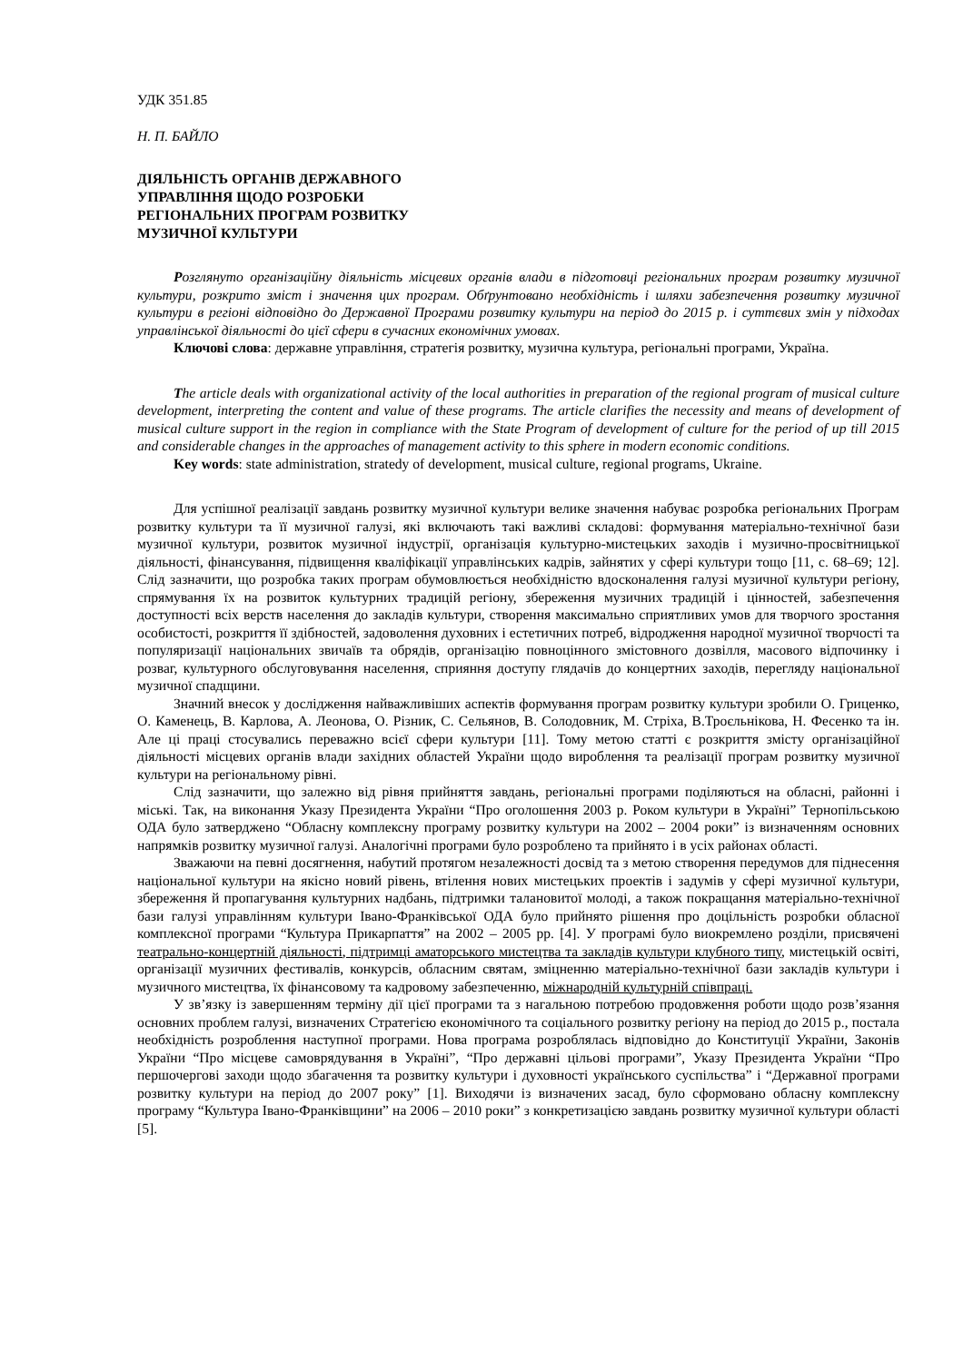УДК 351.85
Н. П. БАЙЛО
ДІЯЛЬНІСТЬ ОРГАНІВ ДЕРЖАВНОГО
УПРАВЛІННЯ ЩОДО РОЗРОБКИ
РЕГІОНАЛЬНИХ ПРОГРАМ РОЗВИТКУ
МУЗИЧНОЇ КУЛЬТУРИ
Розглянуто організаційну діяльність місцевих органів влади в підготовці регіональних програм розвитку музичної культури, розкрито зміст і значення цих програм. Обґрунтовано необхідність і шляхи забезпечення розвитку музичної культури в регіоні відповідно до Державної Програми розвитку культури на період до 2015 р. і суттєвих змін у підходах управлінської діяльності до цієї сфери в сучасних економічних умовах.
Ключові слова: державне управління, стратегія розвитку, музична культура, регіональні програми, Україна.
The article deals with organizational activity of the local authorities in preparation of the regional program of musical culture development, interpreting the content and value of these programs. The article clarifies the necessity and means of development of musical culture support in the region in compliance with the State Program of development of culture for the period of up till 2015 and considerable changes in the approaches of management activity to this sphere in modern economic conditions.
Key words: state administration, stratedy of development, musical culture, regional programs, Ukraine.
Для успішної реалізації завдань розвитку музичної культури велике значення набуває розробка регіональних Програм розвитку культури та її музичної галузі, які включають такі важливі складові: формування матеріально-технічної бази музичної культури, розвиток музичної індустрії, організація культурно-мистецьких заходів і музично-просвітницької діяльності, фінансування, підвищення кваліфікації управлінських кадрів, зайнятих у сфері культури тощо [11, с. 68–69; 12]. Слід зазначити, що розробка таких програм обумовлюється необхідністю вдосконалення галузі музичної культури регіону, спрямування їх на розвиток культурних традицій регіону, збереження музичних традицій і цінностей, забезпечення доступності всіх верств населення до закладів культури, створення максимально сприятливих умов для творчого зростання особистості, розкриття її здібностей, задоволення духовних і естетичних потреб, відродження народної музичної творчості та популяризації національних звичаїв та обрядів, організацію повноцінного змістовного дозвілля, масового відпочинку і розваг, культурного обслуговування населення, сприяння доступу глядачів до концертних заходів, перегляду національної музичної спадщини.
Значний внесок у дослідження найважливіших аспектів формування програм розвитку культури зробили О. Гриценко, О. Каменець, В. Карлова, А. Леонова, О. Різник, С. Сельянов, В. Солодовник, М. Стріха, В.Троєльнікова, Н. Фесенко та ін. Але ці праці стосувались переважно всієї сфери культури [11]. Тому метою статті є розкриття змісту організаційної діяльності місцевих органів влади західних областей України щодо вироблення та реалізації програм розвитку музичної культури на регіональному рівні.
Слід зазначити, що залежно від рівня прийняття завдань, регіональні програми поділяються на обласні, районні і міські. Так, на виконання Указу Президента України “Про оголошення 2003 р. Роком культури в Україні” Тернопільською ОДА було затверджено “Обласну комплексну програму розвитку культури на 2002 – 2004 роки” із визначенням основних напрямків розвитку музичної галузі. Аналогічні програми було розроблено та прийнято і в усіх районах області.
Зважаючи на певні досягнення, набутий протягом незалежності досвід та з метою створення передумов для піднесення національної культури на якісно новий рівень, втілення нових мистецьких проектів і задумів у сфері музичної культури, збереження й пропагування культурних надбань, підтримки талановитої молоді, а також покращання матеріально-технічної бази галузі управлінням культури Івано-Франківської ОДА було прийнято рішення про доцільність розробки обласної комплексної програми “Культура Прикарпаття” на 2002 – 2005 рр. [4]. У програмі було виокремлено розділи, присвячені театрально-концертній діяльності, підтримці аматорського мистецтва та закладів культури клубного типу, мистецькій освіті, організації музичних фестивалів, конкурсів, обласним святам, зміцненню матеріально-технічної бази закладів культури і музичного мистецтва, їх фінансовому та кадровому забезпеченню, міжнародній культурній співпраці.
У зв’язку із завершенням терміну дії цієї програми та з нагальною потребою продовження роботи щодо розв’язання основних проблем галузі, визначених Стратегією економічного та соціального розвитку регіону на період до 2015 р., постала необхідність розроблення наступної програми. Нова програма розроблялась відповідно до Конституції України, Законів України “Про місцеве самоврядування в Україні”, “Про державні цільові програми”, Указу Президента України “Про першочергові заходи щодо збагачення та розвитку культури і духовності українського суспільства” і “Державної програми розвитку культури на період до 2007 року” [1]. Виходячи із визначених засад, було сформовано обласну комплексну програму “Культура Івано-Франківщини” на 2006 – 2010 роки” з конкретизацією завдань розвитку музичної культури області [5].